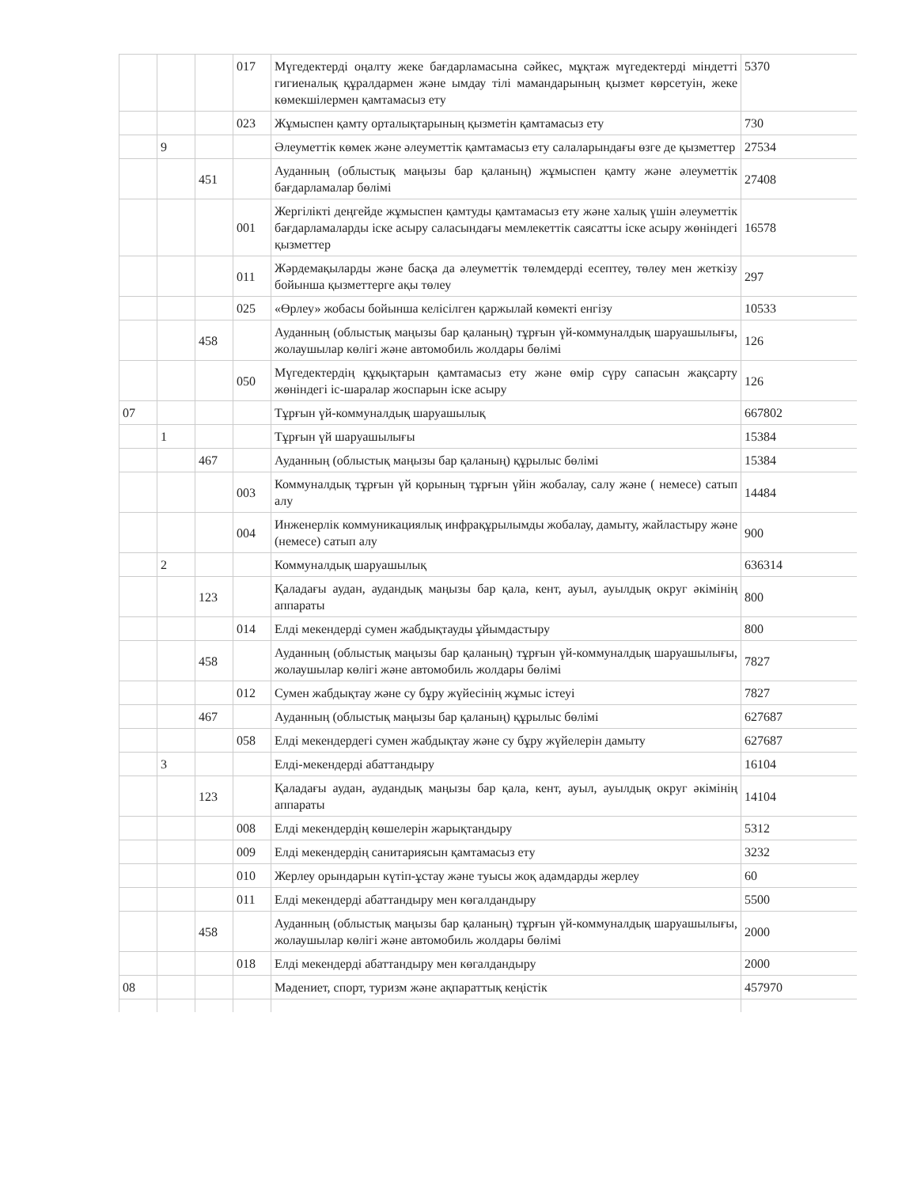| | | | 017 | Мүгедектерді оңалту жеке бағдарламасына сәйкес, мұқтаж мүгедектерді міндетті гигиеналық құралдармен және ымдау тілі мамандарының қызмет көрсетуін, жеке көмекшілермен қамтамасыз ету | 5370 |
| | | | 023 | Жұмыспен қамту орталықтарының қызметін қамтамасыз ету | 730 |
| | 9 | | | Әлеуметтік көмек және әлеуметтік қамтамасыз ету салаларындағы өзге де қызметтер | 27534 |
| | | 451 | | Ауданның (облыстық маңызы бар қаланың) жұмыспен қамту және әлеуметтік бағдарламалар бөлімі | 27408 |
| | | | 001 | Жергілікті деңгейде жұмыспен қамтуды қамтамасыз ету және халық үшін әлеуметтік бағдарламаларды іске асыру саласындағы мемлекеттік саясатты іске асыру жөніндегі қызметтер | 16578 |
| | | | 011 | Жәрдемақыларды және басқа да әлеуметтік төлемдерді есептеу, төлеу мен жеткізу бойынша қызметтерге ақы төлеу | 297 |
| | | | 025 | «Өрлеу» жобасы бойынша келісілген қаржылай көмекті енгізу | 10533 |
| | | 458 | | Ауданның (облыстық маңызы бар қаланың) тұрғын үй-коммуналдық шаруашылығы, жолаушылар көлігі және автомобиль жолдары бөлімі | 126 |
| | | | 050 | Мүгедектердің құқықтарын қамтамасыз ету және өмір сүру сапасын жақсарту жөніндегі іс-шаралар жоспарын іске асыру | 126 |
| 07 | | | | Тұрғын үй-коммуналдық шаруашылық | 667802 |
| | 1 | | | Тұрғын үй шаруашылығы | 15384 |
| | | 467 | | Ауданның (облыстық маңызы бар қаланың) құрылыс бөлімі | 15384 |
| | | | 003 | Коммуналдық тұрғын үй қорының тұрғын үйін жобалау, салу және ( немесе) сатып алу | 14484 |
| | | | 004 | Инженерлік коммуникациялық инфрақұрылымды жобалау, дамыту, жайластыру және (немесе) сатып алу | 900 |
| | 2 | | | Коммуналдық шаруашылық | 636314 |
| | | 123 | | Қаладағы аудан, аудандық маңызы бар қала, кент, ауыл, ауылдық округ әкімінің аппараты | 800 |
| | | | 014 | Елді мекендерді сумен жабдықтауды ұйымдастыру | 800 |
| | | 458 | | Ауданның (облыстық маңызы бар қаланың) тұрғын үй-коммуналдық шаруашылығы, жолаушылар көлігі және автомобиль жолдары бөлімі | 7827 |
| | | | 012 | Сумен жабдықтау және су бұру жүйесінің жұмыс істеуі | 7827 |
| | | 467 | | Ауданның (облыстық маңызы бар қаланың) құрылыс бөлімі | 627687 |
| | | | 058 | Елді мекендердегі сумен жабдықтау және су бұру жүйелерін дамыту | 627687 |
| | 3 | | | Елді-мекендерді абаттандыру | 16104 |
| | | 123 | | Қаладағы аудан, аудандық маңызы бар қала, кент, ауыл, ауылдық округ әкімінің аппараты | 14104 |
| | | | 008 | Елді мекендердің көшелерін жарықтандыру | 5312 |
| | | | 009 | Елді мекендердің санитариясын қамтамасыз ету | 3232 |
| | | | 010 | Жерлеу орындарын күтіп-ұстау және туысы жоқ адамдарды жерлеу | 60 |
| | | | 011 | Елді мекендерді абаттандыру мен көгалдандыру | 5500 |
| | | 458 | | Ауданның (облыстық маңызы бар қаланың) тұрғын үй-коммуналдық шаруашылығы, жолаушылар көлігі және автомобиль жолдары бөлімі | 2000 |
| | | | 018 | Елді мекендерді абаттандыру мен көгалдандыру | 2000 |
| 08 | | | | Мәдениет, спорт, туризм және ақпараттық кеңістік | 457970 |